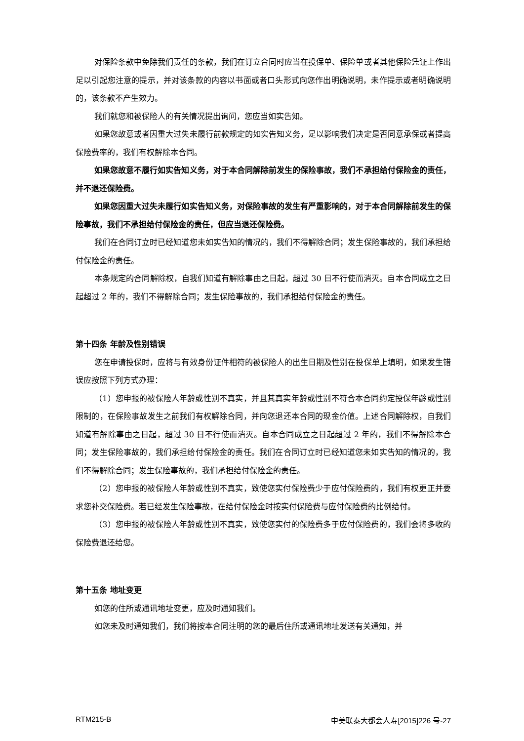对保险条款中免除我们责任的条款，我们在订立合同时应当在投保单、保险单或者其他保险凭证上作出足以引起您注意的提示，并对该条款的内容以书面或者口头形式向您作出明确说明，未作提示或者明确说明的，该条款不产生效力。
我们就您和被保险人的有关情况提出询问，您应当如实告知。
如果您故意或者因重大过失未履行前款规定的如实告知义务，足以影响我们决定是否同意承保或者提高保险费率的，我们有权解除本合同。
如果您故意不履行如实告知义务，对于本合同解除前发生的保险事故，我们不承担给付保险金的责任，并不退还保险费。
如果您因重大过失未履行如实告知义务，对保险事故的发生有严重影响的，对于本合同解除前发生的保险事故，我们不承担给付保险金的责任，但应当退还保险费。
我们在合同订立时已经知道您未如实告知的情况的，我们不得解除合同；发生保险事故的，我们承担给付保险金的责任。
本条规定的合同解除权，自我们知道有解除事由之日起，超过 30 日不行使而消灭。自本合同成立之日起超过 2 年的，我们不得解除合同；发生保险事故的，我们承担给付保险金的责任。
第十四条 年龄及性别错误
您在申请投保时，应将与有效身份证件相符的被保险人的出生日期及性别在投保单上填明，如果发生错误应按照下列方式办理：
（1）您申报的被保险人年龄或性别不真实，并且其真实年龄或性别不符合本合同约定投保年龄或性别限制的，在保险事故发生之前我们有权解除合同，并向您退还本合同的现金价值。上述合同解除权，自我们知道有解除事由之日起，超过 30 日不行使而消灭。自本合同成立之日起超过 2 年的，我们不得解除本合同；发生保险事故的，我们承担给付保险金的责任。我们在合同订立时已经知道您未如实告知的情况的，我们不得解除合同；发生保险事故的，我们承担给付保险金的责任。
（2）您申报的被保险人年龄或性别不真实，致使您实付保险费少于应付保险费的，我们有权更正并要求您补交保险费。若已经发生保险事故，在给付保险金时按实付保险费与应付保险费的比例给付。
（3）您申报的被保险人年龄或性别不真实，致使您实付的保险费多于应付保险费的，我们会将多收的保险费退还给您。
第十五条 地址变更
如您的住所或通讯地址变更，应及时通知我们。
如您未及时通知我们，我们将按本合同注明的您的最后住所或通讯地址发送有关通知，并
RTM215-B 中美联泰大都会人寿[2015]226 号-27